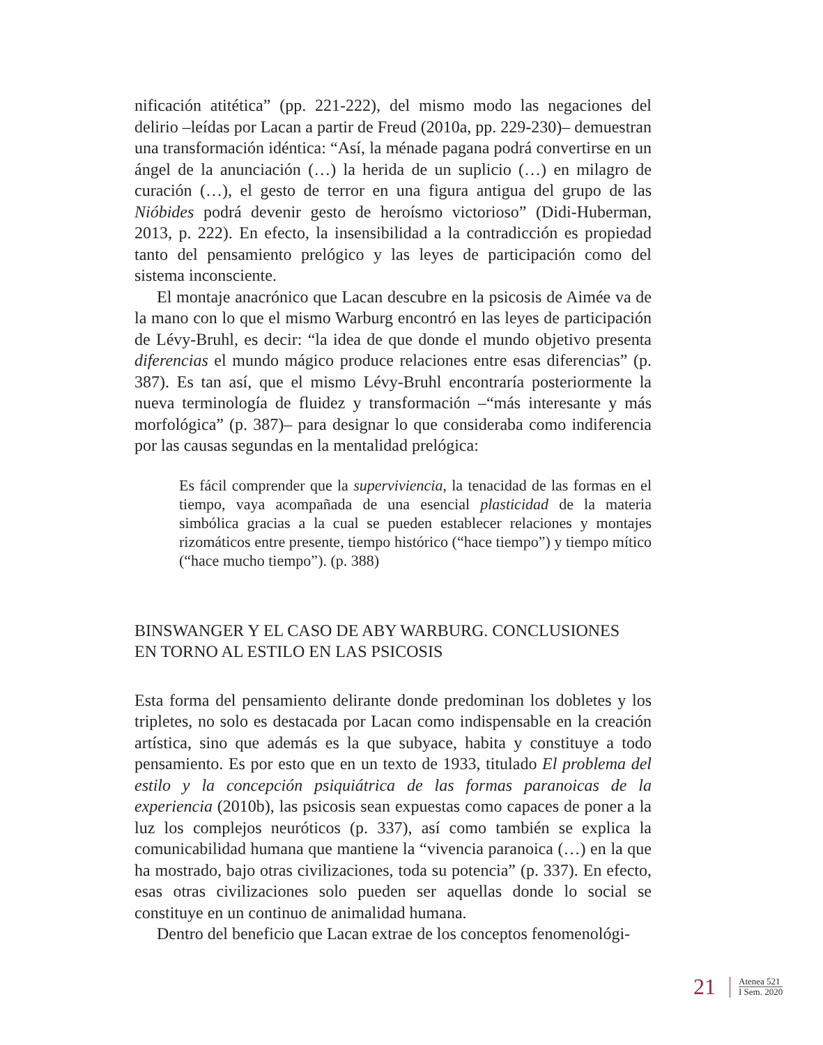nificación atitética” (pp. 221-222), del mismo modo las negaciones del delirio –leídas por Lacan a partir de Freud (2010a, pp. 229-230)– demuestran una transformación idéntica: “Así, la ménade pagana podrá convertirse en un ángel de la anunciación (…) la herida de un suplicio (…) en milagro de curación (…), el gesto de terror en una figura antigua del grupo de las Nióbides podrá devenir gesto de heroísmo victorioso” (Didi-Huberman, 2013, p. 222). En efecto, la insensibilidad a la contradicción es propiedad tanto del pensamiento prelógico y las leyes de participación como del sistema inconsciente.
El montaje anacrónico que Lacan descubre en la psicosis de Aimée va de la mano con lo que el mismo Warburg encontró en las leyes de participación de Lévy-Bruhl, es decir: “la idea de que donde el mundo objetivo presenta diferencias el mundo mágico produce relaciones entre esas diferencias” (p. 387). Es tan así, que el mismo Lévy-Bruhl encontraría posteriormente la nueva terminología de fluidez y transformación –“más interesante y más morfológica” (p. 387)– para designar lo que consideraba como indiferencia por las causas segundas en la mentalidad prelógica:
Es fácil comprender que la superviviencia, la tenacidad de las formas en el tiempo, vaya acompañada de una esencial plasticidad de la materia simbólica gracias a la cual se pueden establecer relaciones y montajes rizomáticos entre presente, tiempo histórico (“hace tiempo”) y tiempo mítico (“hace mucho tiempo”). (p. 388)
BINSWANGER Y EL CASO DE ABY WARBURG. CONCLUSIONES
EN TORNO AL ESTILO EN LAS PSICOSIS
Esta forma del pensamiento delirante donde predominan los dobletes y los tripletes, no solo es destacada por Lacan como indispensable en la creación artística, sino que además es la que subyace, habita y constituye a todo pensamiento. Es por esto que en un texto de 1933, titulado El problema del estilo y la concepción psiquiátrica de las formas paranoicas de la experiencia (2010b), las psicosis sean expuestas como capaces de poner a la luz los complejos neuróticos (p. 337), así como también se explica la comunicabilidad humana que mantiene la “vivencia paranoica (…) en la que ha mostrado, bajo otras civilizaciones, toda su potencia” (p. 337). En efecto, esas otras civilizaciones solo pueden ser aquellas donde lo social se constituye en un continuo de animalidad humana.
Dentro del beneficio que Lacan extrae de los conceptos fenomenológi-
21
Atenea 521
I Sem. 2020